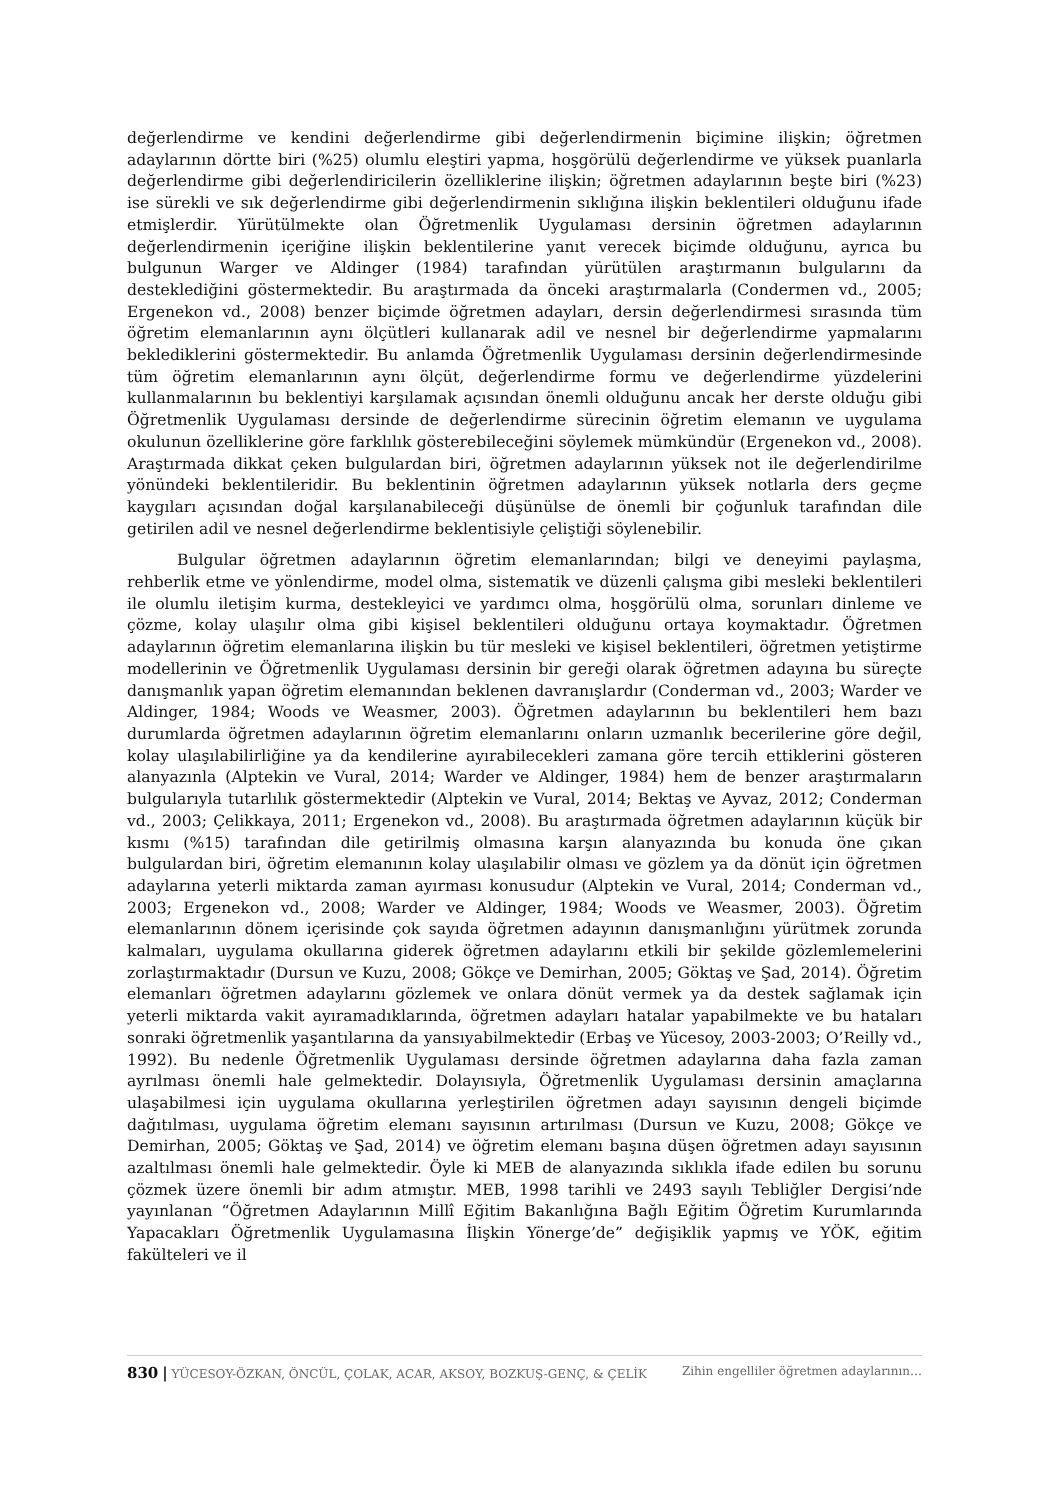değerlendirme ve kendini değerlendirme gibi değerlendirmenin biçimine ilişkin; öğretmen adaylarının dörtte biri (%25) olumlu eleştiri yapma, hoşgörülü değerlendirme ve yüksek puanlarla değerlendirme gibi değerlendiricilerin özelliklerine ilişkin; öğretmen adaylarının beşte biri (%23) ise sürekli ve sık değerlendirme gibi değerlendirmenin sıklığına ilişkin beklentileri olduğunu ifade etmişlerdir. Yürütülmekte olan Öğretmenlik Uygulaması dersinin öğretmen adaylarının değerlendirmenin içeriğine ilişkin beklentilerine yanıt verecek biçimde olduğunu, ayrıca bu bulgunun Warger ve Aldinger (1984) tarafından yürütülen araştırmanın bulgularını da desteklediğini göstermektedir. Bu araştırmada da önceki araştırmalarla (Condermen vd., 2005; Ergenekon vd., 2008) benzer biçimde öğretmen adayları, dersin değerlendirmesi sırasında tüm öğretim elemanlarının aynı ölçütleri kullanarak adil ve nesnel bir değerlendirme yapmalarını beklediklerini göstermektedir. Bu anlamda Öğretmenlik Uygulaması dersinin değerlendirmesinde tüm öğretim elemanlarının aynı ölçüt, değerlendirme formu ve değerlendirme yüzdelerini kullanmalarının bu beklentiyi karşılamak açısından önemli olduğunu ancak her derste olduğu gibi Öğretmenlik Uygulaması dersinde de değerlendirme sürecinin öğretim elemanın ve uygulama okulunun özelliklerine göre farklılık gösterebileceğini söylemek mümkündür (Ergenekon vd., 2008). Araştırmada dikkat çeken bulgulardan biri, öğretmen adaylarının yüksek not ile değerlendirilme yönündeki beklentileridir. Bu beklentinin öğretmen adaylarının yüksek notlarla ders geçme kaygıları açısından doğal karşılanabileceği düşünülse de önemli bir çoğunluk tarafından dile getirilen adil ve nesnel değerlendirme beklentisiyle çeliştiği söylenebilir.
Bulgular öğretmen adaylarının öğretim elemanlarından; bilgi ve deneyimi paylaşma, rehberlik etme ve yönlendirme, model olma, sistematik ve düzenli çalışma gibi mesleki beklentileri ile olumlu iletişim kurma, destekleyici ve yardımcı olma, hoşgörülü olma, sorunları dinleme ve çözme, kolay ulaşılır olma gibi kişisel beklentileri olduğunu ortaya koymaktadır. Öğretmen adaylarının öğretim elemanlarına ilişkin bu tür mesleki ve kişisel beklentileri, öğretmen yetiştirme modellerinin ve Öğretmenlik Uygulaması dersinin bir gereği olarak öğretmen adayına bu süreçte danışmanlık yapan öğretim elemanından beklenen davranışlardır (Conderman vd., 2003; Warder ve Aldinger, 1984; Woods ve Weasmer, 2003). Öğretmen adaylarının bu beklentileri hem bazı durumlarda öğretmen adaylarının öğretim elemanlarını onların uzmanlık becerilerine göre değil, kolay ulaşılabilirliğine ya da kendilerine ayırabilecekleri zamana göre tercih ettiklerini gösteren alanyazınla (Alptekin ve Vural, 2014; Warder ve Aldinger, 1984) hem de benzer araştırmaların bulgularıyla tutarlılık göstermektedir (Alptekin ve Vural, 2014; Bektaş ve Ayvaz, 2012; Conderman vd., 2003; Çelikkaya, 2011; Ergenekon vd., 2008). Bu araştırmada öğretmen adaylarının küçük bir kısmı (%15) tarafından dile getirilmiş olmasına karşın alanyazında bu konuda öne çıkan bulgulardan biri, öğretim elemanının kolay ulaşılabilir olması ve gözlem ya da dönüt için öğretmen adaylarına yeterli miktarda zaman ayırması konusudur (Alptekin ve Vural, 2014; Conderman vd., 2003; Ergenekon vd., 2008; Warder ve Aldinger, 1984; Woods ve Weasmer, 2003). Öğretim elemanlarının dönem içerisinde çok sayıda öğretmen adayının danışmanlığını yürütmek zorunda kalmaları, uygulama okullarına giderek öğretmen adaylarını etkili bir şekilde gözlemlemelerini zorlaştırmaktadır (Dursun ve Kuzu, 2008; Gökçe ve Demirhan, 2005; Göktaş ve Şad, 2014). Öğretim elemanları öğretmen adaylarını gözlemek ve onlara dönüt vermek ya da destek sağlamak için yeterli miktarda vakit ayıramadıklarında, öğretmen adayları hatalar yapabilmekte ve bu hataları sonraki öğretmenlik yaşantılarına da yansıyabilmektedir (Erbaş ve Yücesoy, 2003-2003; O’Reilly vd., 1992). Bu nedenle Öğretmenlik Uygulaması dersinde öğretmen adaylarına daha fazla zaman ayrılması önemli hale gelmektedir. Dolayısıyla, Öğretmenlik Uygulaması dersinin amaçlarına ulaşabilmesi için uygulama okullarına yerleştirilen öğretmen adayı sayısının dengeli biçimde dağıtılması, uygulama öğretim elemanı sayısının artırılması (Dursun ve Kuzu, 2008; Gökçe ve Demirhan, 2005; Göktaş ve Şad, 2014) ve öğretim elemanı başına düşen öğretmen adayı sayısının azaltılması önemli hale gelmektedir. Öyle ki MEB de alanyazında sıklıkla ifade edilen bu sorunu çözmek üzere önemli bir adım atmıştır. MEB, 1998 tarihli ve 2493 sayılı Tebliğler Dergisi’nde yayınlanan “Öğretmen Adaylarının Millî Eğitim Bakanlığına Bağlı Eğitim Öğretim Kurumlarında Yapacakları Öğretmenlik Uygulamasına İlişkin Yönerge’de” değişiklik yapmış ve YÖK, eğitim fakülteleri ve il
830 | YÜCESOY-ÖZKAN, ÖNCÜL, ÇOLAK, ACAR, AKSOY, BOZKUŞ-GENÇ, & ÇELİK Zihin engelliler öğretmen adaylarının…